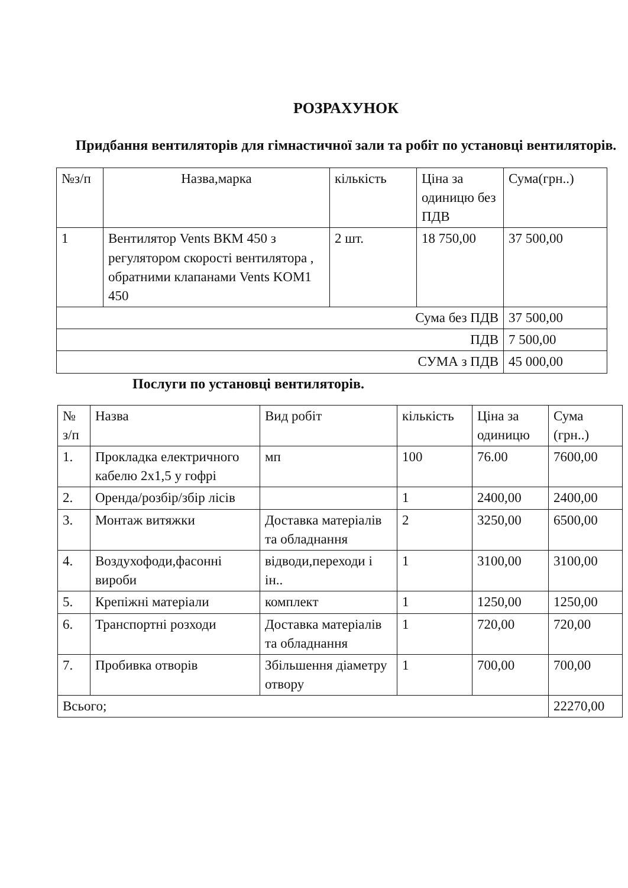РОЗРАХУНОК
Придбання вентиляторів для гімнастичної зали та робіт по установці вентиляторів.
| №з/п | Назва,марка | кількість | Ціна за одиницю без ПДВ | Сума(грн..) |
| --- | --- | --- | --- | --- |
| 1 | Вентилятор Vents ВКМ 450 з регулятором скорості вентилятора , обратними клапанами Vents KOM1 450 | 2 шт. | 18 750,00 | 37 500,00 |
| Сума без ПДВ | | | | 37 500,00 |
| ПДВ | | | | 7 500,00 |
| СУМА з ПДВ | | | | 45 000,00 |
Послуги по установці вентиляторів.
| № з/п | Назва | Вид робіт | кількість | Ціна за одиницю | Сума (грн..) |
| --- | --- | --- | --- | --- | --- |
| 1. | Прокладка електричного кабелю 2х1,5 у гофрі | мп | 100 | 76.00 | 7600,00 |
| 2. | Оренда/розбір/збір лісів | | 1 | 2400,00 | 2400,00 |
| 3. | Монтаж витяжки | Доставка матеріалів та обладнання | 2 | 3250,00 | 6500,00 |
| 4. | Воздухофоди,фасонні вироби | відводи,переходи і ін.. | 1 | 3100,00 | 3100,00 |
| 5. | Крепіжні матеріали | комплект | 1 | 1250,00 | 1250,00 |
| 6. | Транспортні розходи | Доставка матеріалів та обладнання | 1 | 720,00 | 720,00 |
| 7. | Пробивка отворів | Збільшення діаметру отвору | 1 | 700,00 | 700,00 |
| Всього; | | | | | 22270,00 |